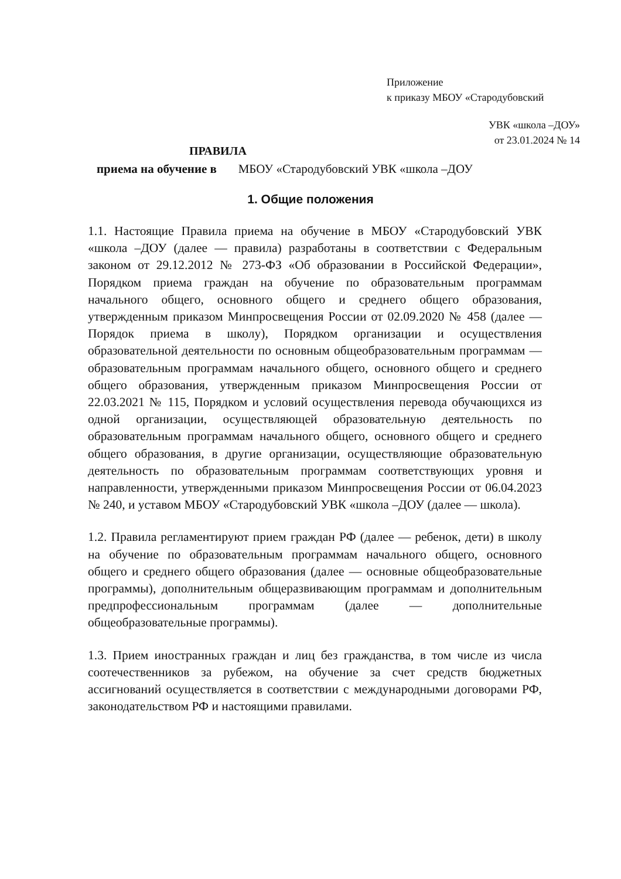Приложение
к приказу МБОУ «Стародубовский
УВК «школа –ДОУ»
от 23.01.2024 № 14
ПРАВИЛА
приема на обучение в МБОУ «Стародубовский УВК «школа –ДОУ
1. Общие положения
1.1. Настоящие Правила приема на обучение в МБОУ «Стародубовский УВК «школа –ДОУ (далее — правила) разработаны в соответствии с Федеральным законом от 29.12.2012 № 273-ФЗ «Об образовании в Российской Федерации», Порядком приема граждан на обучение по образовательным программам начального общего, основного общего и среднего общего образования, утвержденным приказом Минпросвещения России от 02.09.2020 № 458 (далее — Порядок приема в школу), Порядком организации и осуществления образовательной деятельности по основным общеобразовательным программам — образовательным программам начального общего, основного общего и среднего общего образования, утвержденным приказом Минпросвещения России от 22.03.2021 № 115, Порядком и условий осуществления перевода обучающихся из одной организации, осуществляющей образовательную деятельность по образовательным программам начального общего, основного общего и среднего общего образования, в другие организации, осуществляющие образовательную деятельность по образовательным программам соответствующих уровня и направленности, утвержденными приказом Минпросвещения России от 06.04.2023 № 240, и уставом МБОУ «Стародубовский УВК «школа –ДОУ (далее — школа).
1.2. Правила регламентируют прием граждан РФ (далее — ребенок, дети) в школу на обучение по образовательным программам начального общего, основного общего и среднего общего образования (далее — основные общеобразовательные программы), дополнительным общеразвивающим программам и дополнительным предпрофессиональным программам (далее — дополнительные общеобразовательные программы).
1.3. Прием иностранных граждан и лиц без гражданства, в том числе из числа соотечественников за рубежом, на обучение за счет средств бюджетных ассигнований осуществляется в соответствии с международными договорами РФ, законодательством РФ и настоящими правилами.